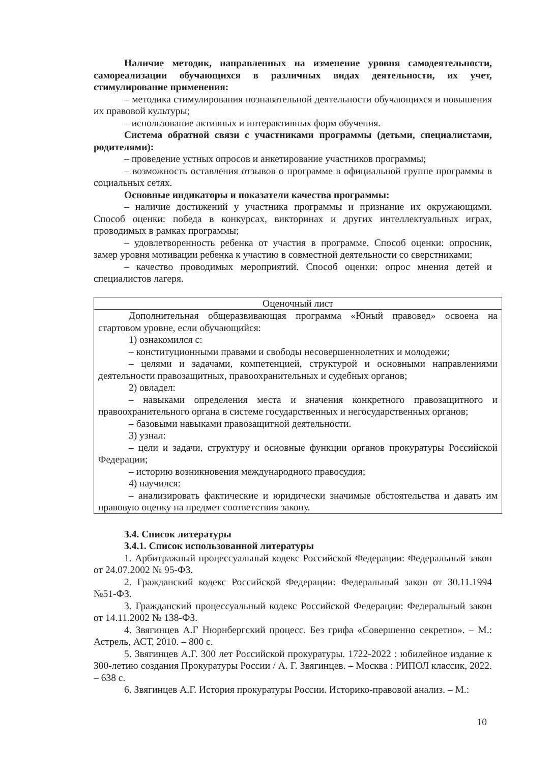Наличие методик, направленных на изменение уровня самодеятельности, самореализации обучающихся в различных видах деятельности, их учет, стимулирование применения:
– методика стимулирования познавательной деятельности обучающихся и повышения их правовой культуры;
– использование активных и интерактивных форм обучения.
Система обратной связи с участниками программы (детьми, специалистами, родителями):
– проведение устных опросов и анкетирование участников программы;
– возможность оставления отзывов о программе в официальной группе программы в социальных сетях.
Основные индикаторы и показатели качества программы:
– наличие достижений у участника программы и признание их окружающими. Способ оценки: победа в конкурсах, викторинах и других интеллектуальных играх, проводимых в рамках программы;
– удовлетворенность ребенка от участия в программе. Способ оценки: опросник, замер уровня мотивации ребенка к участию в совместной деятельности со сверстниками;
– качество проводимых мероприятий. Способ оценки: опрос мнения детей и специалистов лагеря.
| Оценочный лист |
| Дополнительная общеразвивающая программа «Юный правовед» освоена на стартовом уровне, если обучающийся: 1) ознакомился с: – конституционными правами и свободы несовершеннолетних и молодежи; – целями и задачами, компетенцией, структурой и основными направлениями деятельности правозащитных, правоохранительных и судебных органов; 2) овладел: – навыками определения места и значения конкретного правозащитного и правоохранительного органа в системе государственных и негосударственных органов; – базовыми навыками правозащитной деятельности. 3) узнал: – цели и задачи, структуру и основные функции органов прокуратуры Российской Федерации; – историю возникновения международного правосудия; 4) научился: – анализировать фактические и юридически значимые обстоятельства и давать им правовую оценку на предмет соответствия закону. |
3.4. Список литературы
3.4.1. Список использованной литературы
1. Арбитражный процессуальный кодекс Российской Федерации: Федеральный закон от 24.07.2002 № 95-ФЗ.
2. Гражданский кодекс Российской Федерации: Федеральный закон от 30.11.1994 №51-ФЗ.
3. Гражданский процессуальный кодекс Российской Федерации: Федеральный закон от 14.11.2002 № 138-ФЗ.
4. Звягинцев А.Г Нюрнбергский процесс. Без грифа «Совершенно секретно». – М.: Астрель, АСТ, 2010. – 800 с.
5. Звягинцев А.Г. 300 лет Российской прокуратуры. 1722-2022 : юбилейное издание к 300-летию создания Прокуратуры России / А. Г. Звягинцев. – Москва : РИПОЛ классик, 2022. – 638 с.
6. Звягинцев А.Г. История прокуратуры России. Историко-правовой анализ. – М.:
10